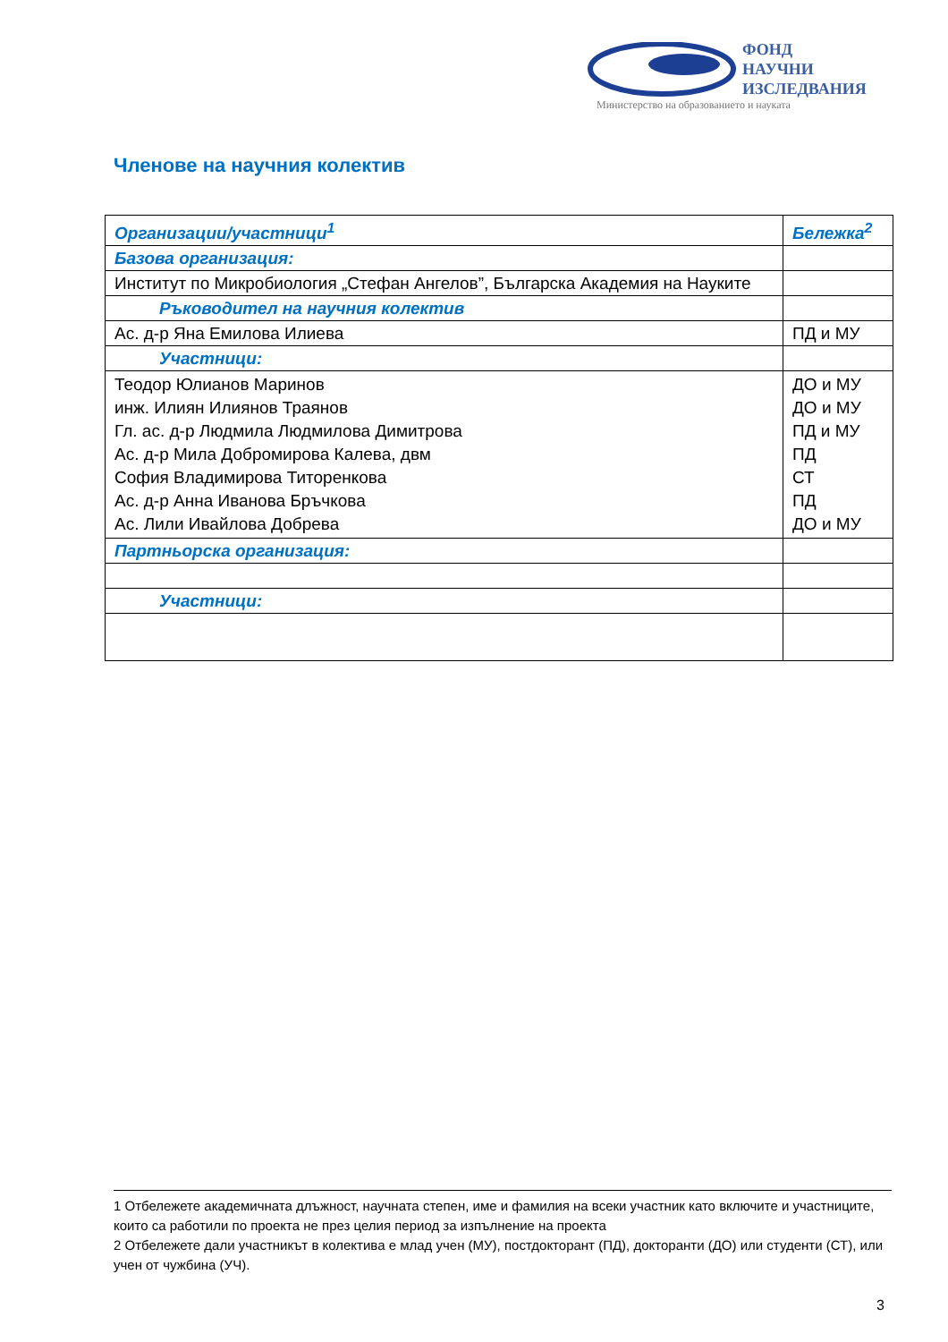ФОНД
НАУЧНИ
ИЗСЛЕДВАНИЯ
Министерство на образованието и науката
Членове на научния колектив
| Организации/участници<sup>1</sup> | Бележка<sup>2</sup> |
| --- | --- |
| Базова организация: | |
| Институт по Микробиология „Стефан Ангелов”, Българска Академия на Науките | |
| Ръководител на научния колектив | |
| Ас. д-р Яна Емилова Илиева | ПД и МУ |
| Участници: | |
| Теодор Юлианов Маринов инж. Илиян Илиянов Траянов Гл. ас. д-р Людмила Людмилова Димитрова Ас. д-р Мила Добромирова Калева, двм София Владимирова Титоренкова Ас. д-р Анна Иванова Бръчкова Ас. Лили Ивайлова Добрева | ДО и МУ ДО и МУ ПД и МУ ПД СТ ПД ДО и МУ |
| Партньорска организация: | |
| Участници: | |
1 Отбележете академичната длъжност, научната степен, име и фамилия на всеки участник като включите и участниците, които са работили по проекта не през целия период за изпълнение на проекта
2 Отбележете дали участникът в колектива е млад учен (МУ), постдокторант (ПД), докторанти (ДО) или студенти (СТ), или учен от чужбина (УЧ).
3